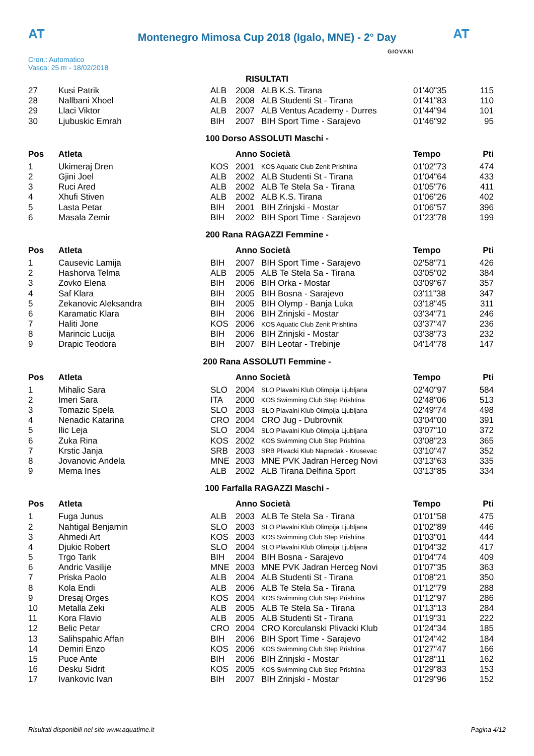AT
Montenegro Mimosa Cup 2018 (Igalo, MNE) - 2° Day
AT
Cron.: Automatico
Vasca: 25 m - 18/02/2018
GIOVANI
RISULTATI
| 27 | Kusi Patrik | ALB | 2008 | ALB K.S. Tirana | 01'40"35 | 115 |
| 28 | Nallbani Xhoel | ALB | 2008 | ALB Studenti St - Tirana | 01'41"83 | 110 |
| 29 | Llaci Viktor | ALB | 2007 | ALB Ventus Academy - Durres | 01'44"94 | 101 |
| 30 | Ljubuskic Emrah | BIH | 2007 | BIH Sport Time - Sarajevo | 01'46"92 | 95 |
100 Dorso ASSOLUTI Maschi -
| Pos | Atleta | | Anno Società | | Tempo | Pti |
| --- | --- | --- | --- | --- | --- | --- |
| 1 | Ukimeraj Dren | KOS | 2001 | KOS Aquatic Club Zenit Prishtina | 01'02"73 | 474 |
| 2 | Gjini Joel | ALB | 2002 | ALB Studenti St - Tirana | 01'04"64 | 433 |
| 3 | Ruci Ared | ALB | 2002 | ALB Te Stela Sa - Tirana | 01'05"76 | 411 |
| 4 | Xhufi Stiven | ALB | 2002 | ALB K.S. Tirana | 01'06"26 | 402 |
| 5 | Lasta Petar | BIH | 2001 | BIH Zrinjski - Mostar | 01'06"57 | 396 |
| 6 | Masala Zemir | BIH | 2002 | BIH Sport Time - Sarajevo | 01'23"78 | 199 |
200 Rana RAGAZZI Femmine -
| Pos | Atleta | | Anno Società | | Tempo | Pti |
| --- | --- | --- | --- | --- | --- | --- |
| 1 | Causevic Lamija | BIH | 2007 | BIH Sport Time - Sarajevo | 02'58"71 | 426 |
| 2 | Hashorva Telma | ALB | 2005 | ALB Te Stela Sa - Tirana | 03'05"02 | 384 |
| 3 | Zovko Elena | BIH | 2006 | BIH Orka - Mostar | 03'09"67 | 357 |
| 4 | Saf Klara | BIH | 2005 | BIH Bosna - Sarajevo | 03'11"38 | 347 |
| 5 | Zekanovic Aleksandra | BIH | 2005 | BIH Olymp - Banja Luka | 03'18"45 | 311 |
| 6 | Karamatic Klara | BIH | 2006 | BIH Zrinjski - Mostar | 03'34"71 | 246 |
| 7 | Haliti Jone | KOS | 2006 | KOS Aquatic Club Zenit Prishtina | 03'37"47 | 236 |
| 8 | Marincic Lucija | BIH | 2006 | BIH Zrinjski - Mostar | 03'38"73 | 232 |
| 9 | Drapic Teodora | BIH | 2007 | BIH Leotar - Trebinje | 04'14"78 | 147 |
200 Rana ASSOLUTI Femmine -
| Pos | Atleta | | Anno Società | | Tempo | Pti |
| --- | --- | --- | --- | --- | --- | --- |
| 1 | Mihalic Sara | SLO | 2004 | SLO Plavalni Klub Olimpija Ljubljana | 02'40"97 | 584 |
| 2 | Imeri Sara | ITA | 2000 | KOS Swimming Club Step Prishtina | 02'48"06 | 513 |
| 3 | Tomazic Spela | SLO | 2003 | SLO Plavalni Klub Olimpija Ljubljana | 02'49"74 | 498 |
| 4 | Nenadic Katarina | CRO | 2004 | CRO Jug - Dubrovnik | 03'04"00 | 391 |
| 5 | Ilic Leja | SLO | 2004 | SLO Plavalni Klub Olimpija Ljubljana | 03'07"10 | 372 |
| 6 | Zuka Rina | KOS | 2002 | KOS Swimming Club Step Prishtina | 03'08"23 | 365 |
| 7 | Krstic Janja | SRB | 2003 | SRB Plivacki Klub Napredak - Krusevac | 03'10"47 | 352 |
| 8 | Jovanovic Andela | MNE | 2003 | MNE PVK Jadran Herceg Novi | 03'13"63 | 335 |
| 9 | Mema Ines | ALB | 2002 | ALB Tirana Delfina Sport | 03'13"85 | 334 |
100 Farfalla RAGAZZI Maschi -
| Pos | Atleta | | Anno Società | | Tempo | Pti |
| --- | --- | --- | --- | --- | --- | --- |
| 1 | Fuga Junus | ALB | 2003 | ALB Te Stela Sa - Tirana | 01'01"58 | 475 |
| 2 | Nahtigal Benjamin | SLO | 2003 | SLO Plavalni Klub Olimpija Ljubljana | 01'02"89 | 446 |
| 3 | Ahmedi Art | KOS | 2003 | KOS Swimming Club Step Prishtina | 01'03"01 | 444 |
| 4 | Djukic Robert | SLO | 2004 | SLO Plavalni Klub Olimpija Ljubljana | 01'04"32 | 417 |
| 5 | Trgo Tarik | BIH | 2004 | BIH Bosna - Sarajevo | 01'04"74 | 409 |
| 6 | Andric Vasilije | MNE | 2003 | MNE PVK Jadran Herceg Novi | 01'07"35 | 363 |
| 7 | Priska Paolo | ALB | 2004 | ALB Studenti St - Tirana | 01'08"21 | 350 |
| 8 | Kola Endi | ALB | 2006 | ALB Te Stela Sa - Tirana | 01'12"79 | 288 |
| 9 | Dresaj Orges | KOS | 2004 | KOS Swimming Club Step Prishtina | 01'12"97 | 286 |
| 10 | Metalla Zeki | ALB | 2005 | ALB Te Stela Sa - Tirana | 01'13"13 | 284 |
| 11 | Kora Flavio | ALB | 2005 | ALB Studenti St - Tirana | 01'19"31 | 222 |
| 12 | Belic Petar | CRO | 2004 | CRO Korculanski Plivacki Klub | 01'24"34 | 185 |
| 13 | Salihspahic Affan | BIH | 2006 | BIH Sport Time - Sarajevo | 01'24"42 | 184 |
| 14 | Demiri Enzo | KOS | 2006 | KOS Swimming Club Step Prishtina | 01'27"47 | 166 |
| 15 | Puce Ante | BIH | 2006 | BIH Zrinjski - Mostar | 01'28"11 | 162 |
| 16 | Desku Sidrit | KOS | 2005 | KOS Swimming Club Step Prishtina | 01'29"83 | 153 |
| 17 | Ivankovic Ivan | BIH | 2007 | BIH Zrinjski - Mostar | 01'29"96 | 152 |
Risultati disponibili nel sito www.aquatime.it Pagina 4/12